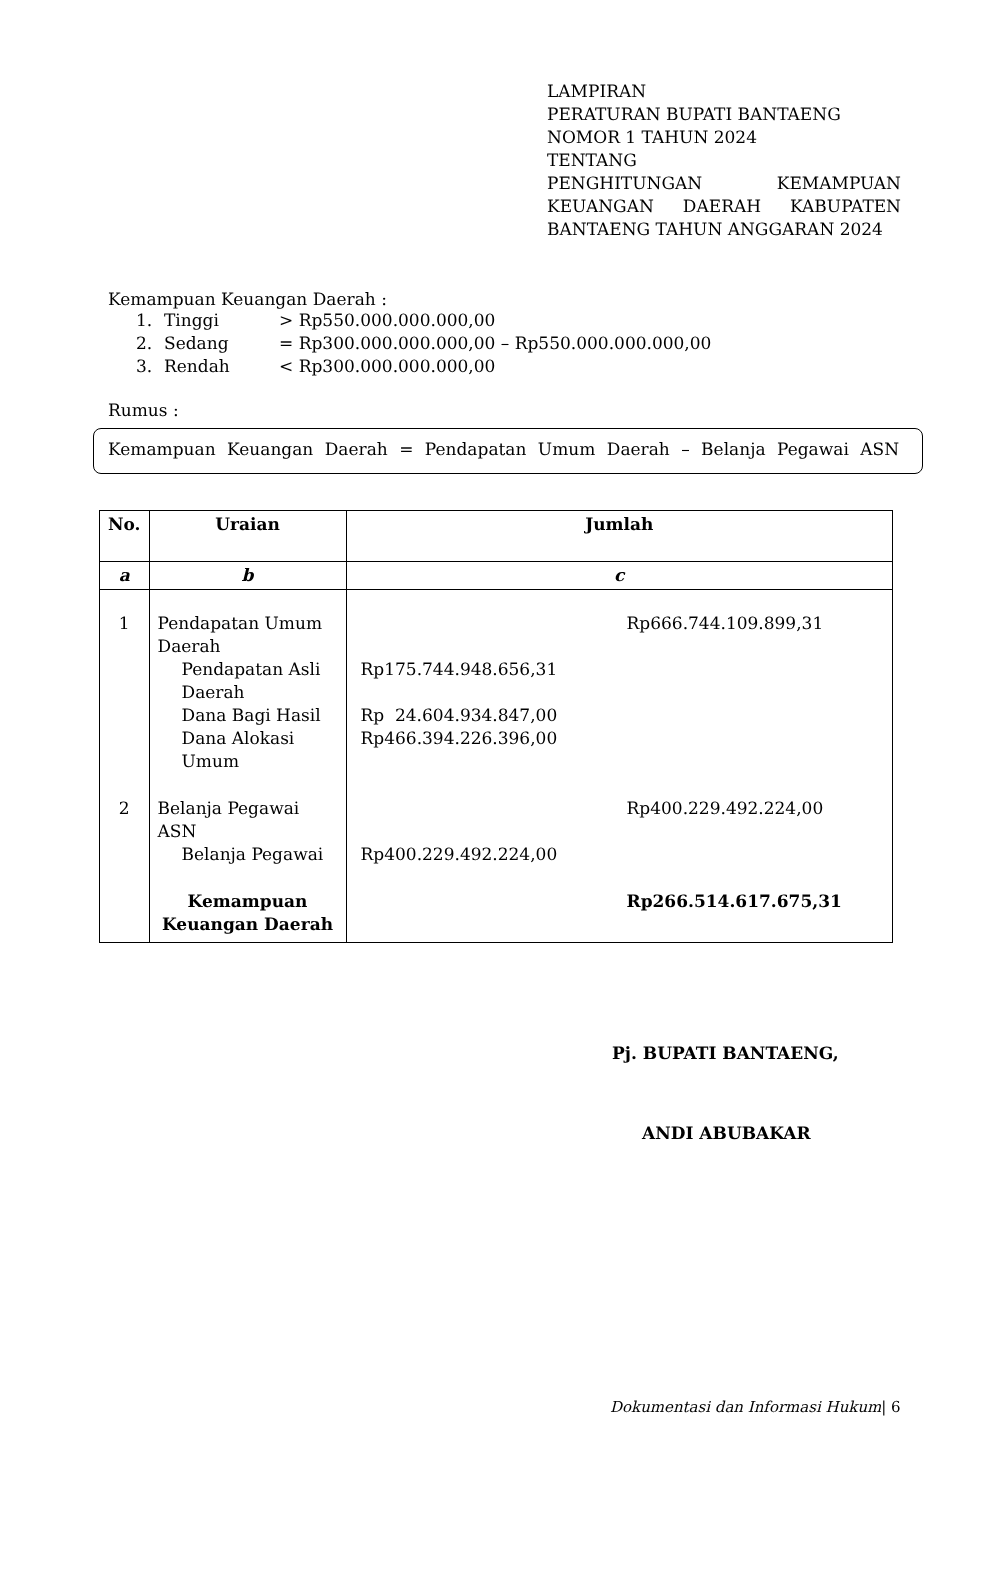LAMPIRAN
PERATURAN BUPATI BANTAENG
NOMOR 1 TAHUN 2024
TENTANG
PENGHITUNGAN KEMAMPUAN KEUANGAN DAERAH KABUPATEN BANTAENG TAHUN ANGGARAN 2024
Kemampuan Keuangan Daerah :
1. Tinggi > Rp550.000.000.000,00
2. Sedang = Rp300.000.000.000,00 – Rp550.000.000.000,00
3. Rendah < Rp300.000.000.000,00
Rumus :
Kemampuan Keuangan Daerah = Pendapatan Umum Daerah – Belanja Pegawai ASN
| No. | Uraian | Jumlah | |
| --- | --- | --- | --- |
| a | b | c | |
| 1 | Pendapatan Umum Daerah Pendapatan Asli Daerah Dana Bagi Hasil Dana Alokasi Umum | Rp175.744.948.656,31 Rp 24.604.934.847,00 Rp466.394.226.396,00 | Rp666.744.109.899,31 |
| 2 | Belanja Pegawai ASN Belanja Pegawai | Rp400.229.492.224,00 | Rp400.229.492.224,00 |
| | Kemampuan Keuangan Daerah | | Rp266.514.617.675,31 |
Pj. BUPATI BANTAENG,
ANDI ABUBAKAR
Dokumentasi dan Informasi Hukum| 6